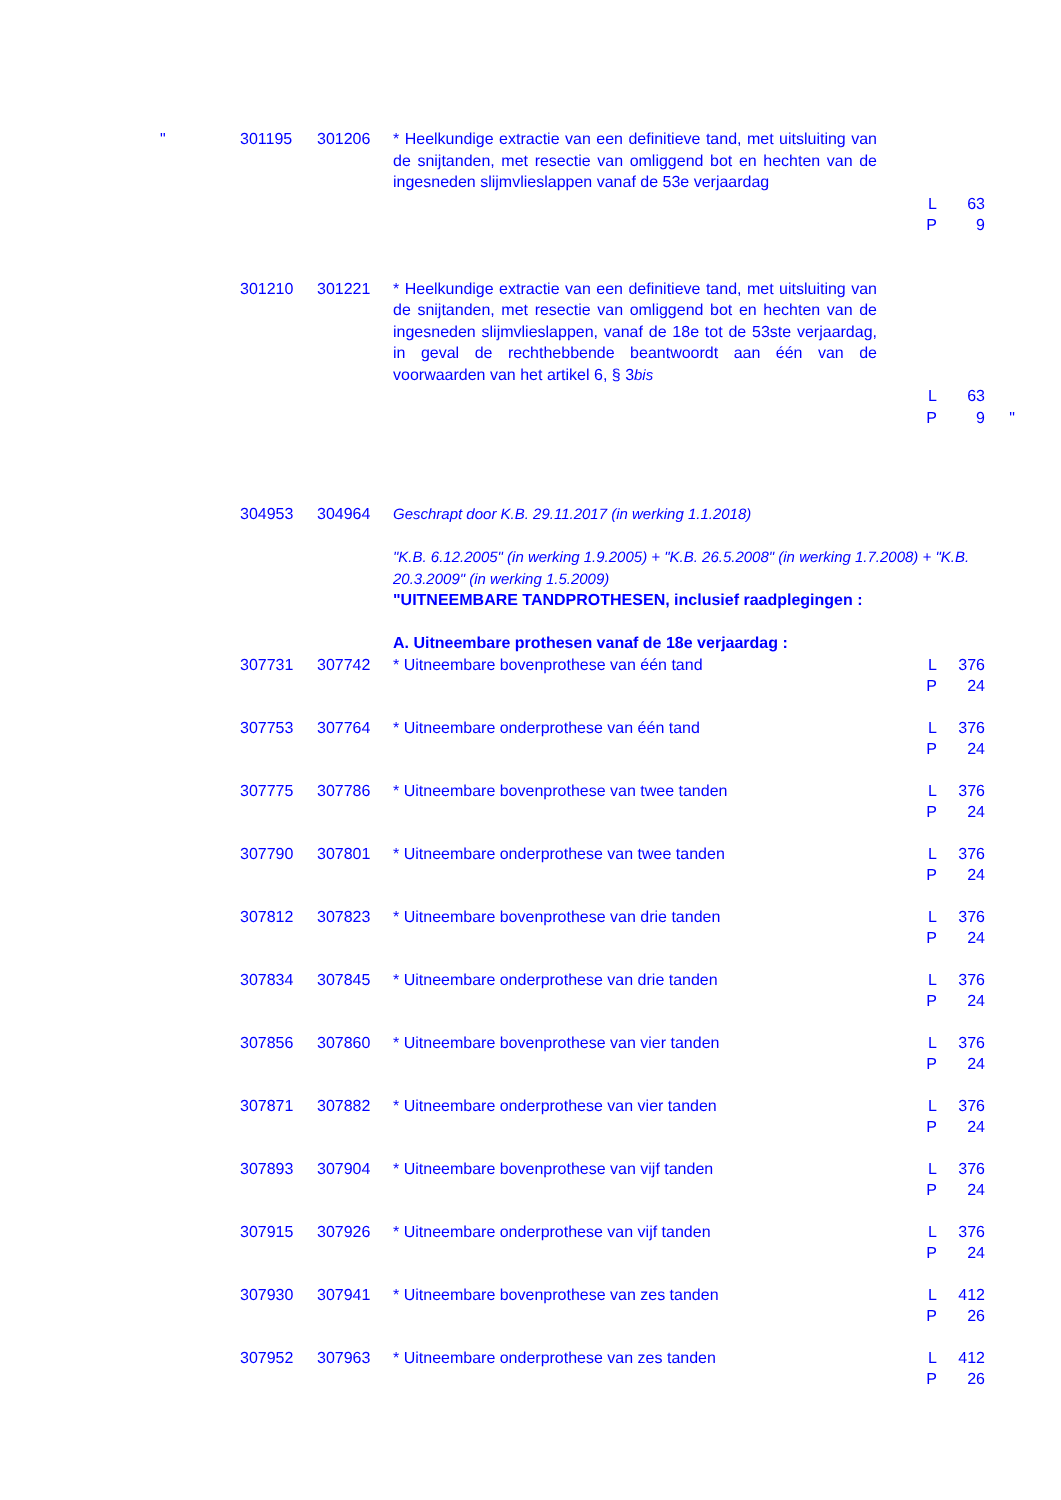| " | 301195 | 301206 | * Heelkundige extractie van een definitieve tand, met uitsluiting van de snijtanden, met resectie van omliggend bot en hechten van de ingesneden slijmvlieslappen vanaf de 53e verjaardag | L P | 63 9 | |
| | 301210 | 301221 | * Heelkundige extractie van een definitieve tand, met uitsluiting van de snijtanden, met resectie van omliggend bot en hechten van de ingesneden slijmvlieslappen, vanaf de 18e tot de 53ste verjaardag, in geval de rechthebbende beantwoordt aan één van de voorwaarden van het artikel 6, § 3 bis | L P | 63 9 | " |
| | 304953 | 304964 | Geschrapt door K.B. 29.11.2017 (in werking 1.1.2018) "K.B. 6.12.2005" (in werking 1.9.2005) + "K.B. 26.5.2008" (in werking 1.7.2008) + "K.B. 20.3.2009" (in werking 1.5.2009) "UITNEEMBARE TANDPROTHESEN, inclusief raadplegingen : A. Uitneembare prothesen vanaf de 18e verjaardag : | | | |
| | 307731 | 307742 | * Uitneembare bovenprothese van één tand | L P | 376 24 | |
| | 307753 | 307764 | * Uitneembare onderprothese van één tand | L P | 376 24 | |
| | 307775 | 307786 | * Uitneembare bovenprothese van twee tanden | L P | 376 24 | |
| | 307790 | 307801 | * Uitneembare onderprothese van twee tanden | L P | 376 24 | |
| | 307812 | 307823 | * Uitneembare bovenprothese van drie tanden | L P | 376 24 | |
| | 307834 | 307845 | * Uitneembare onderprothese van drie tanden | L P | 376 24 | |
| | 307856 | 307860 | * Uitneembare bovenprothese van vier tanden | L P | 376 24 | |
| | 307871 | 307882 | * Uitneembare onderprothese van vier tanden | L P | 376 24 | |
| | 307893 | 307904 | * Uitneembare bovenprothese van vijf tanden | L P | 376 24 | |
| | 307915 | 307926 | * Uitneembare onderprothese van vijf tanden | L P | 376 24 | |
| | 307930 | 307941 | * Uitneembare bovenprothese van zes tanden | L P | 412 26 | |
| | 307952 | 307963 | * Uitneembare onderprothese van zes tanden | L P | 412 26 | |